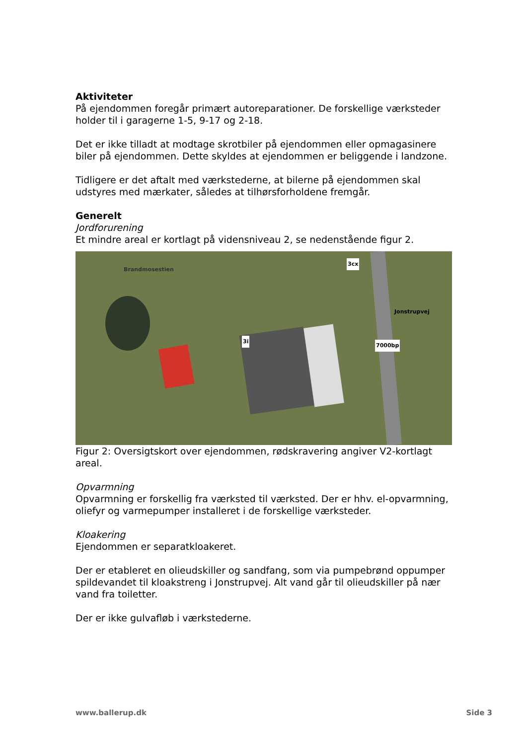Aktiviteter
På ejendommen foregår primært autoreparationer. De forskellige værksteder holder til i garagerne 1-5, 9-17 og 2-18.
Det er ikke tilladt at modtage skrotbiler på ejendommen eller opmagasinere biler på ejendommen. Dette skyldes at ejendommen er beliggende i landzone.
Tidligere er det aftalt med værkstederne, at bilerne på ejendommen skal udstyres med mærkater, således at tilhørsforholdene fremgår.
Generelt
Jordforurening
Et mindre areal er kortlagt på vidensniveau 2, se nedenstående figur 2.
Brandmosestien
3cx
3i
7000bp
Jonstrupvej
Figur 2: Oversigtskort over ejendommen, rødskravering angiver V2-kortlagt areal.
Opvarmning
Opvarmning er forskellig fra værksted til værksted. Der er hhv. el-opvarmning, oliefyr og varmepumper installeret i de forskellige værksteder.
Kloakering
Ejendommen er separatkloakeret.
Der er etableret en olieudskiller og sandfang, som via pumpebrønd oppumper spildevandet til kloakstreng i Jonstrupvej. Alt vand går til olieudskiller på nær vand fra toiletter.
Der er ikke gulvafløb i værkstederne.
www.ballerup.dk Side 3